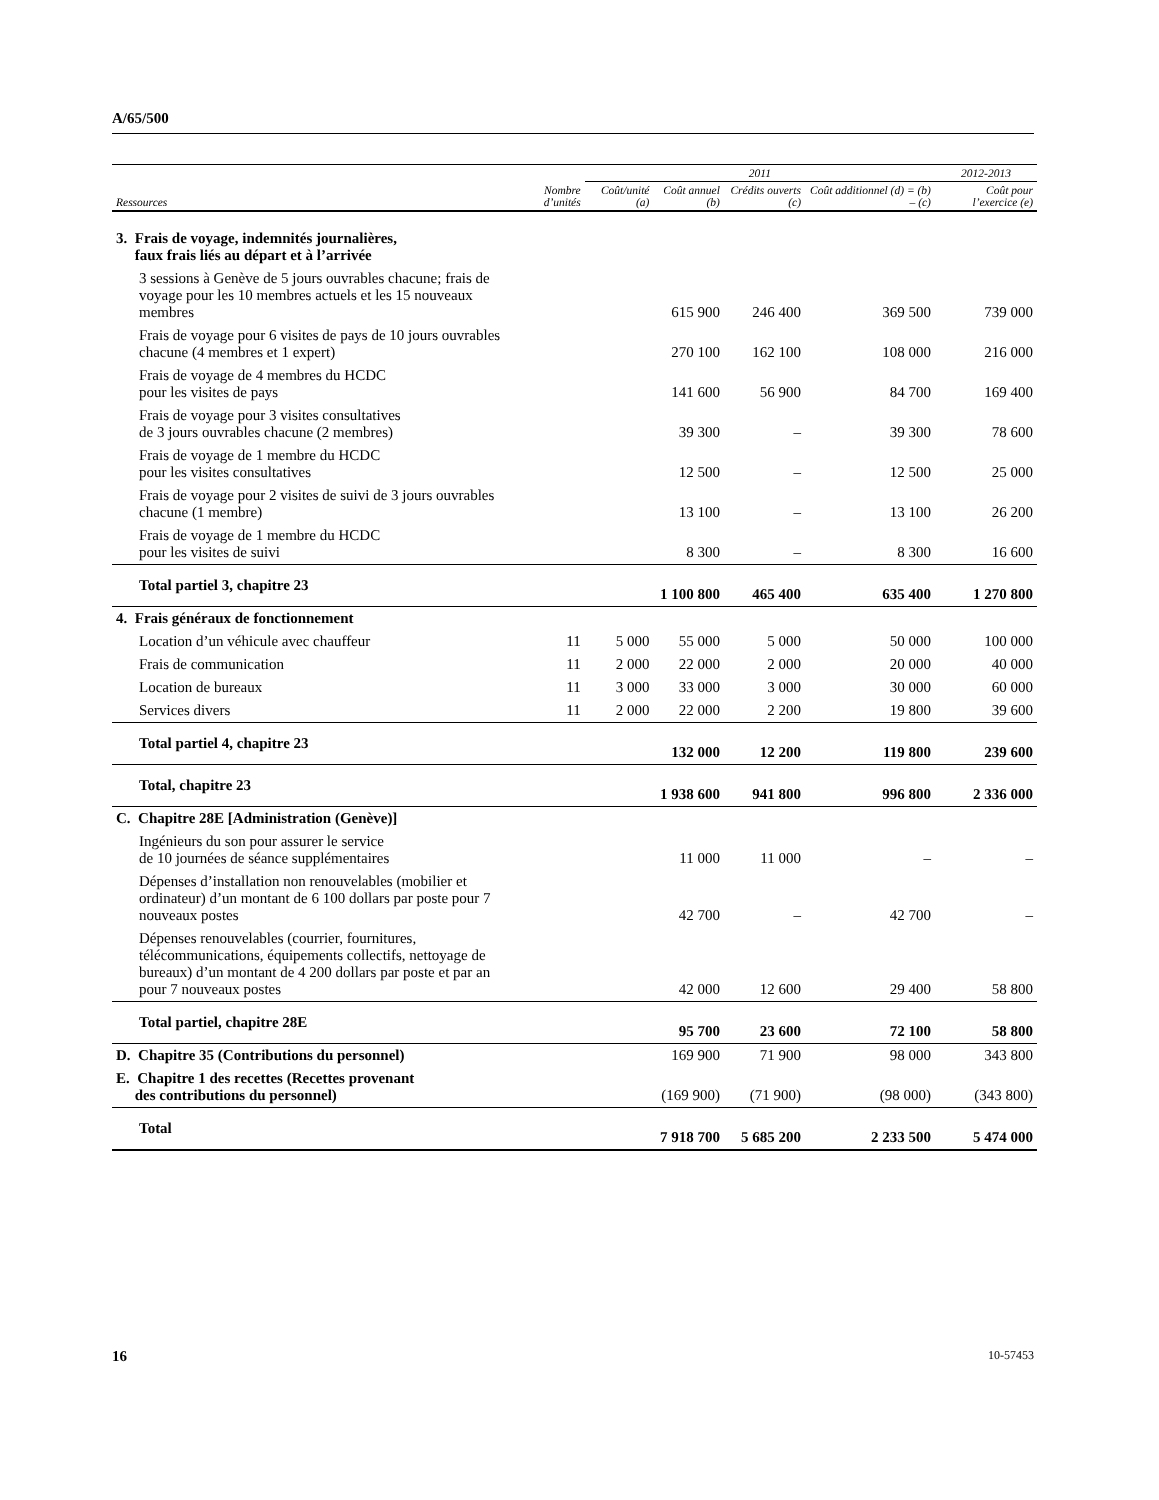A/65/500
| | | 2011 | | | | 2012-2013 |
| --- | --- | --- | --- | --- | --- | --- |
| Ressources | Nombre d’unités | Coût/unité (a) | Coût annuel (b) | Crédits ouverts (c) | Coût additionnel (d) = (b) – (c) | Coût pour l’exercice (e) |
| 3. Frais de voyage, indemnités journalières, faux frais liés au départ et à l’arrivée | | | | | | |
| 3 sessions à Genève de 5 jours ouvrables chacune; frais de voyage pour les 10 membres actuels et les 15 nouveaux membres | | | 615 900 | 246 400 | 369 500 | 739 000 |
| Frais de voyage pour 6 visites de pays de 10 jours ouvrables chacune (4 membres et 1 expert) | | | 270 100 | 162 100 | 108 000 | 216 000 |
| Frais de voyage de 4 membres du HCDC pour les visites de pays | | | 141 600 | 56 900 | 84 700 | 169 400 |
| Frais de voyage pour 3 visites consultatives de 3 jours ouvrables chacune (2 membres) | | | 39 300 | – | 39 300 | 78 600 |
| Frais de voyage de 1 membre du HCDC pour les visites consultatives | | | 12 500 | – | 12 500 | 25 000 |
| Frais de voyage pour 2 visites de suivi de 3 jours ouvrables chacune (1 membre) | | | 13 100 | – | 13 100 | 26 200 |
| Frais de voyage de 1 membre du HCDC pour les visites de suivi | | | 8 300 | – | 8 300 | 16 600 |
| Total partiel 3, chapitre 23 | | | 1 100 800 | 465 400 | 635 400 | 1 270 800 |
| 4. Frais généraux de fonctionnement | | | | | | |
| Location d’un véhicule avec chauffeur | 11 | 5 000 | 55 000 | 5 000 | 50 000 | 100 000 |
| Frais de communication | 11 | 2 000 | 22 000 | 2 000 | 20 000 | 40 000 |
| Location de bureaux | 11 | 3 000 | 33 000 | 3 000 | 30 000 | 60 000 |
| Services divers | 11 | 2 000 | 22 000 | 2 200 | 19 800 | 39 600 |
| Total partiel 4, chapitre 23 | | | 132 000 | 12 200 | 119 800 | 239 600 |
| Total, chapitre 23 | | | 1 938 600 | 941 800 | 996 800 | 2 336 000 |
| C. Chapitre 28E [Administration (Genève)] | | | | | | |
| Ingénieurs du son pour assurer le service de 10 journées de séance supplémentaires | | | 11 000 | 11 000 | – | – |
| Dépenses d’installation non renouvelables (mobilier et ordinateur) d’un montant de 6 100 dollars par poste pour 7 nouveaux postes | | | 42 700 | – | 42 700 | – |
| Dépenses renouvelables (courrier, fournitures, télécommunications, équipements collectifs, nettoyage de bureaux) d’un montant de 4 200 dollars par poste et par an pour 7 nouveaux postes | | | 42 000 | 12 600 | 29 400 | 58 800 |
| Total partiel, chapitre 28E | | | 95 700 | 23 600 | 72 100 | 58 800 |
| D. Chapitre 35 (Contributions du personnel) | | | 169 900 | 71 900 | 98 000 | 343 800 |
| E. Chapitre 1 des recettes (Recettes provenant des contributions du personnel) | | | (169 900) | (71 900) | (98 000) | (343 800) |
| Total | | | 7 918 700 | 5 685 200 | 2 233 500 | 5 474 000 |
16 10-57453